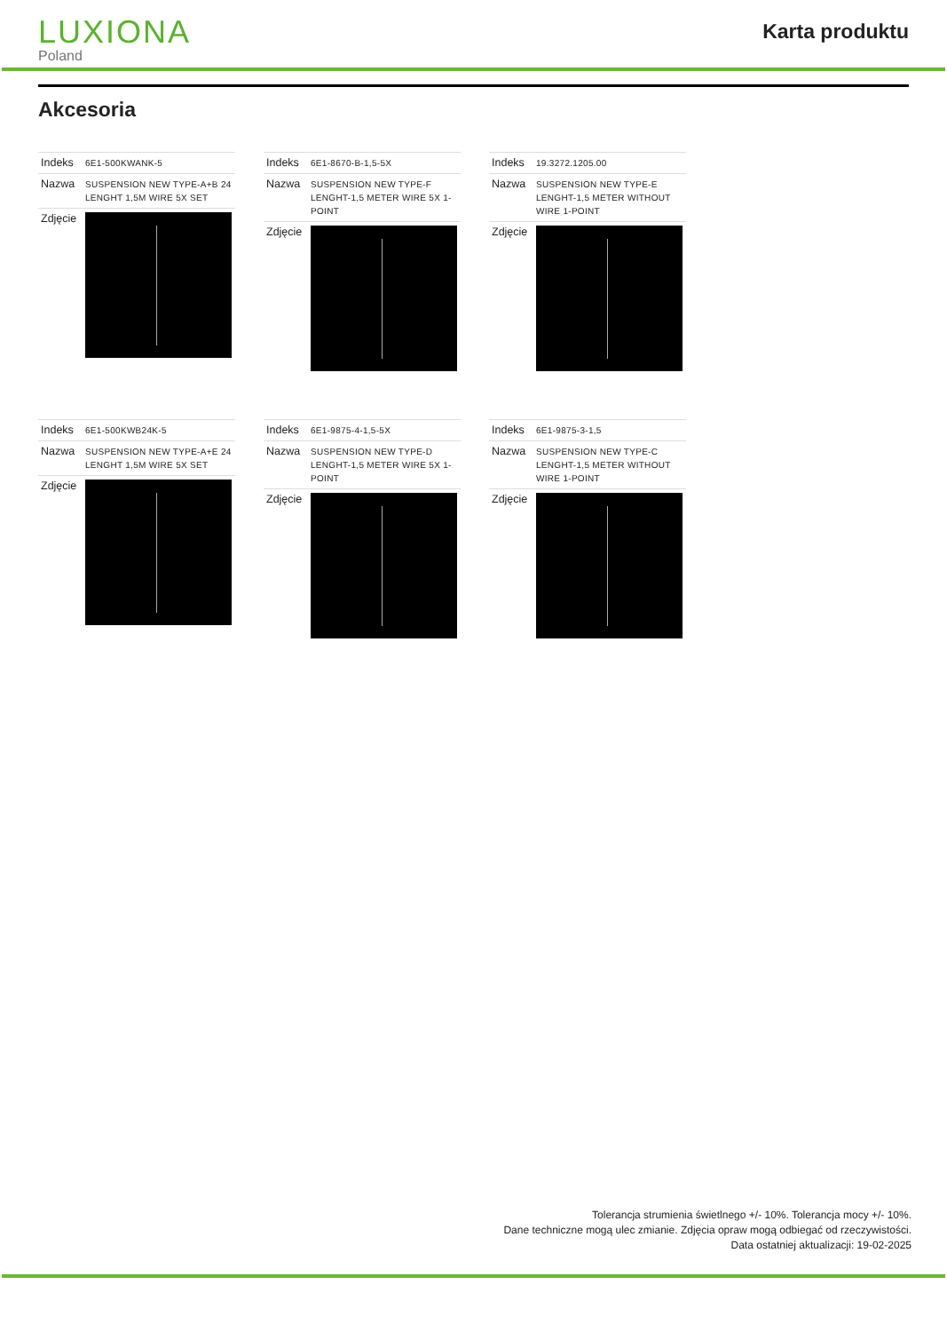LUXIONA
Poland
Karta produktu
Akcesoria
| Indeks | 6E1-500KWANK-5 |
| Nazwa | SUSPENSION NEW TYPE-A+B 24 LENGHT 1,5M WIRE 5X SET |
| Zdjęcie | |
| Indeks | 6E1-8670-B-1,5-5X |
| Nazwa | SUSPENSION NEW TYPE-F LENGHT-1,5 METER WIRE 5X 1-POINT |
| Zdjęcie | |
| Indeks | 19.3272.1205.00 |
| Nazwa | SUSPENSION NEW TYPE-E LENGHT-1,5 METER WITHOUT WIRE 1-POINT |
| Zdjęcie | |
| Indeks | 6E1-500KWB24K-5 |
| Nazwa | SUSPENSION NEW TYPE-A+E 24 LENGHT 1,5M WIRE 5X SET |
| Zdjęcie | |
| Indeks | 6E1-9875-4-1,5-5X |
| Nazwa | SUSPENSION NEW TYPE-D LENGHT-1,5 METER WIRE 5X 1-POINT |
| Zdjęcie | |
| Indeks | 6E1-9875-3-1,5 |
| Nazwa | SUSPENSION NEW TYPE-C LENGHT-1,5 METER WITHOUT WIRE 1-POINT |
| Zdjęcie | |
Tolerancja strumienia świetlnego +/- 10%. Tolerancja mocy +/- 10%.
Dane techniczne mogą ulec zmianie. Zdjęcia opraw mogą odbiegać od rzeczywistości.
Data ostatniej aktualizacji: 19-02-2025